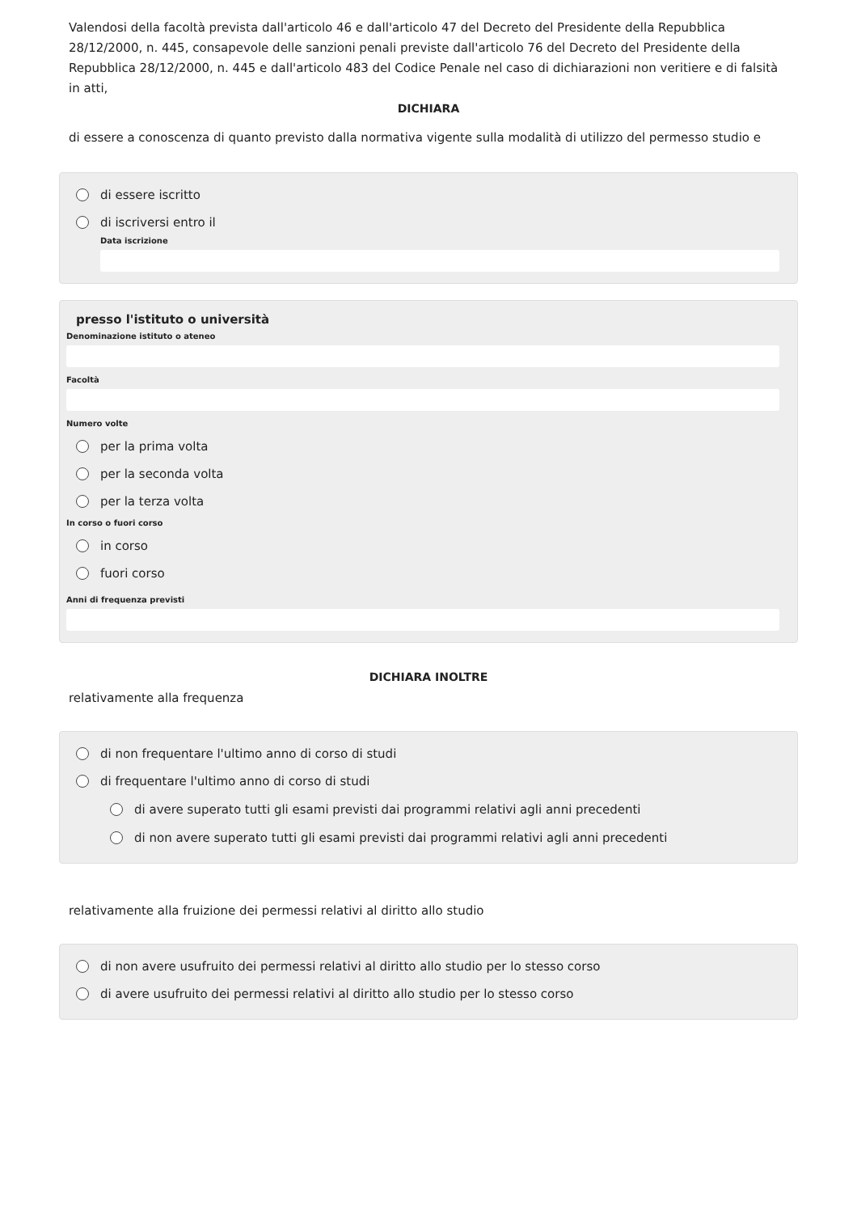Valendosi della facoltà prevista dall'articolo 46 e dall'articolo 47 del Decreto del Presidente della Repubblica 28/12/2000, n. 445, consapevole delle sanzioni penali previste dall'articolo 76 del Decreto del Presidente della Repubblica 28/12/2000, n. 445 e dall'articolo 483 del Codice Penale nel caso di dichiarazioni non veritiere e di falsità in atti,
DICHIARA
di essere a conoscenza di quanto previsto dalla normativa vigente sulla modalità di utilizzo del permesso studio e
di essere iscritto
di iscriversi entro il
Data iscrizione
presso l'istituto o università
Denominazione istituto o ateneo
Facoltà
Numero volte
per la prima volta
per la seconda volta
per la terza volta
In corso o fuori corso
in corso
fuori corso
Anni di frequenza previsti
DICHIARA INOLTRE
relativamente alla frequenza
di non frequentare l'ultimo anno di corso di studi
di frequentare l'ultimo anno di corso di studi
di avere superato tutti gli esami previsti dai programmi relativi agli anni precedenti
di non avere superato tutti gli esami previsti dai programmi relativi agli anni precedenti
relativamente alla fruizione dei permessi relativi al diritto allo studio
di non avere usufruito dei permessi relativi al diritto allo studio per lo stesso corso
di avere usufruito dei permessi relativi al diritto allo studio per lo stesso corso